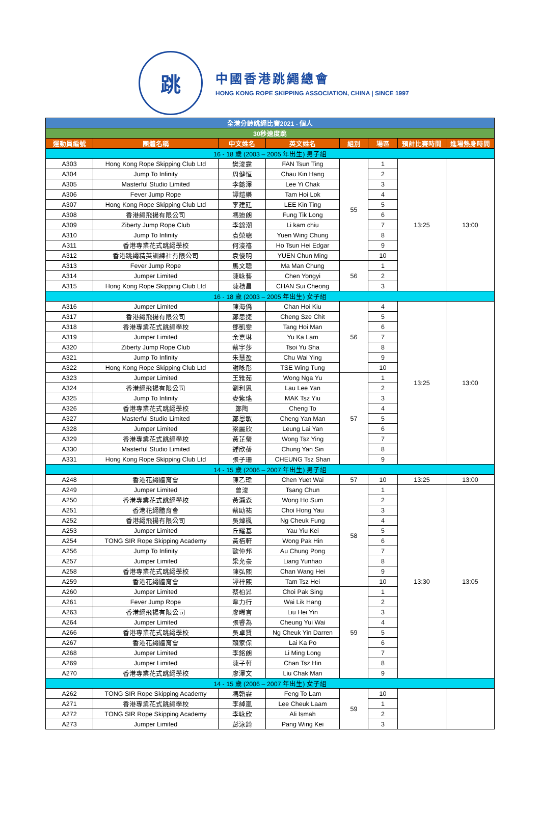跳
中國香港跳繩總會
HONG KONG ROPE SKIPPING ASSOCIATION, CHINA | SINCE 1997
| 全港分齡跳繩比賽2021 - 個人 | | | | | | | |
| 30秒速度跳 | | | | | | | |
| 運動員編號 | 團體名稱 | 中文姓名 | 英文姓名 | 組別 | 場區 | 預計比賽時間 | 進場熱身時間 |
| 16 - 18 歲 (2003 – 2005 年出生) 男子組 | | | | | | | |
| A303 | Hong Kong Rope Skipping Club Ltd | 樊浚霆 | FAN Tsun Ting | 55 | 1 | 13:25 | 13:00 |
| A304 | Jump To Infinity | 周健恒 | Chau Kin Hang | | 2 | | |
| A305 | Masterful Studio Limited | 李懿澤 | Lee Yi Chak | | 3 | | |
| A306 | Fever Jump Rope | 譚鎧樂 | Tam Hoi Lok | | 4 | | |
| A307 | Hong Kong Rope Skipping Club Ltd | 李建廷 | LEE Kin Ting | | 5 | | |
| A308 | 香港繩飛揚有限公司 | 馮迪朗 | Fung Tik Long | | 6 | | |
| A309 | Ziberty Jump Rope Club | 李錦潮 | Li kam chiu | | 7 | | |
| A310 | Jump To Infinity | 袁榮聰 | Yuen Wing Chung | | 8 | | |
| A311 | 香港專業花式跳繩學校 | 何浚禧 | Ho Tsun Hei Edgar | | 9 | | |
| A312 | 香港跳繩精英訓練社有限公司 | 袁俊明 | YUEN Chun Ming | | 10 | | |
| A313 | Fever Jump Rope | 馬文聰 | Ma Man Chung | 56 | 1 | | |
| A314 | Jumper Limited | 陳咏藝 | Chen Yongyi | | 2 | | |
| A315 | Hong Kong Rope Skipping Club Ltd | 陳穗昌 | CHAN Sui Cheong | | 3 | | |
| 16 - 18 歲 (2003 – 2005 年出生) 女子組 | | | | | | | |
| A316 | Jumper Limited | 陳海僑 | Chan Hoi Kiu | 56 | 4 | 13:25 | 13:00 |
| A317 | 香港繩飛揚有限公司 | 鄭思捷 | Cheng Sze Chit | | 5 | | |
| A318 | 香港專業花式跳繩學校 | 鄧凱雯 | Tang Hoi Man | | 6 | | |
| A319 | Jumper Limited | 余嘉琳 | Yu Ka Lam | | 7 | | |
| A320 | Ziberty Jump Rope Club | 蔡宇莎 | Tsoi Yu Sha | | 8 | | |
| A321 | Jump To Infinity | 朱慧盈 | Chu Wai Ying | | 9 | | |
| A322 | Hong Kong Rope Skipping Club Ltd | 謝咏彤 | TSE Wing Tung | | 10 | | |
| A323 | Jumper Limited | 王雅茹 | Wong Nga Yu | 57 | 1 | | |
| A324 | 香港繩飛揚有限公司 | 劉利恩 | Lau Lee Yan | | 2 | | |
| A325 | Jump To Infinity | 麥紫瑤 | MAK Tsz Yiu | | 3 | | |
| A326 | 香港專業花式跳繩學校 | 鄭陶 | Cheng To | | 4 | | |
| A327 | Masterful Studio Limited | 鄭恩敏 | Cheng Yan Man | | 5 | | |
| A328 | Jumper Limited | 梁麗欣 | Leung Lai Yan | | 6 | | |
| A329 | 香港專業花式跳繩學校 | 黃芷瑩 | Wong Tsz Ying | | 7 | | |
| A330 | Masterful Studio Limited | 鍾欣蒨 | Chung Yan Sin | | 8 | | |
| A331 | Hong Kong Rope Skipping Club Ltd | 張子珊 | CHEUNG Tsz Shan | | 9 | | |
| 14 - 15 歲 (2006 – 2007 年出生) 男子組 | | | | | | | |
| A248 | 香港花繩體育會 | 陳乙瑋 | Chen Yuet Wai | 57 | 10 | 13:25 | 13:00 |
| A249 | Jumper Limited | 曾浚 | Tsang Chun | 58 | 1 | 13:30 | 13:05 |
| A250 | 香港專業花式跳繩學校 | 黃灝森 | Wong Ho Sum | | 2 | | |
| A251 | 香港花繩體育會 | 蔡劻祐 | Choi Hong Yau | | 3 | | |
| A252 | 香港繩飛揚有限公司 | 吳焯楓 | Ng Cheuk Fung | | 4 | | |
| A253 | Jumper Limited | 丘耀基 | Yau Yiu Kei | | 5 | | |
| A254 | TONG SIR Rope Skipping Academy | 黃栢軒 | Wong Pak Hin | | 6 | | |
| A256 | Jump To Infinity | 歐仲邦 | Au Chung Pong | | 7 | | |
| A257 | Jumper Limited | 梁允豪 | Liang Yunhao | | 8 | | |
| A258 | 香港專業花式跳繩學校 | 陳弘熙 | Chan Wang Hei | | 9 | | |
| A259 | 香港花繩體育會 | 譚梓熙 | Tam Tsz Hei | | 10 | | |
| A260 | Jumper Limited | 蔡柏昇 | Choi Pak Sing | 59 | 1 | | |
| A261 | Fever Jump Rope | 韋力行 | Wai Lik Hang | | 2 | | |
| A263 | 香港繩飛揚有限公司 | 廖晞言 | Liu Hei Yin | | 3 | | |
| A264 | Jumper Limited | 張睿為 | Cheung Yui Wai | | 4 | | |
| A266 | 香港專業花式跳繩學校 | 吳卓賢 | Ng Cheuk Yin Darren | | 5 | | |
| A267 | 香港花繩體育會 | 賴家保 | Lai Ka Po | | 6 | | |
| A268 | Jumper Limited | 李銘朗 | Li Ming Long | | 7 | | |
| A269 | Jumper Limited | 陳子軒 | Chan Tsz Hin | | 8 | | |
| A270 | 香港專業花式跳繩學校 | 廖澤文 | Liu Chak Man | | 9 | | |
| 14 - 15 歲 (2006 – 2007 年出生) 女子組 | | | | | | | |
| A262 | TONG SIR Rope Skipping Academy | 馮韜霖 | Feng To Lam | 59 | 10 | | |
| A271 | 香港專業花式跳繩學校 | 李綽嵐 | Lee Cheuk Laam | | 1 | | |
| A272 | TONG SIR Rope Skipping Academy | 李咏欣 | Ali Ismah | | 2 | | |
| A273 | Jumper Limited | 彭泳錡 | Pang Wing Kei | | 3 | | |